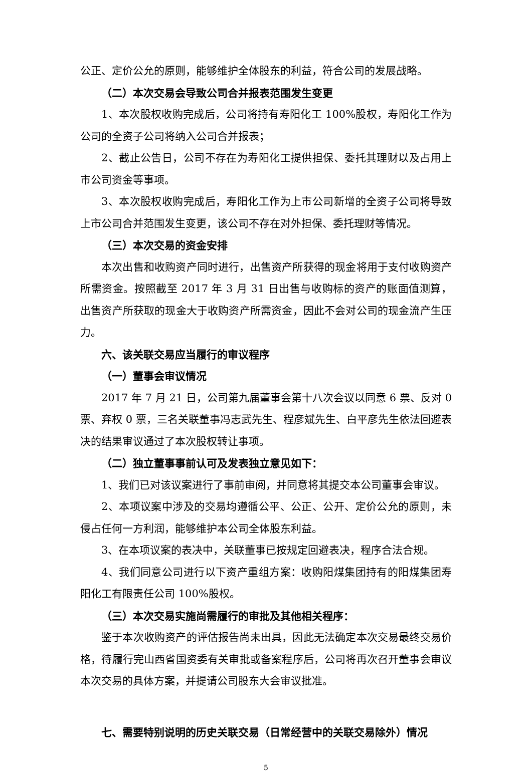公正、定价公允的原则，能够维护全体股东的利益，符合公司的发展战略。
（二）本次交易会导致公司合并报表范围发生变更
1、本次股权收购完成后，公司将持有寿阳化工 100%股权，寿阳化工作为公司的全资子公司将纳入公司合并报表；
2、截止公告日，公司不存在为寿阳化工提供担保、委托其理财以及占用上市公司资金等事项。
3、本次股权收购完成后，寿阳化工作为上市公司新增的全资子公司将导致上市公司合并范围发生变更，该公司不存在对外担保、委托理财等情况。
（三）本次交易的资金安排
本次出售和收购资产同时进行，出售资产所获得的现金将用于支付收购资产所需资金。按照截至 2017 年 3 月 31 日出售与收购标的资产的账面值测算，出售资产所获取的现金大于收购资产所需资金，因此不会对公司的现金流产生压力。
六、该关联交易应当履行的审议程序
（一）董事会审议情况
2017 年 7 月 21 日，公司第九届董事会第十八次会议以同意 6 票、反对 0 票、弃权 0 票，三名关联董事冯志武先生、程彦斌先生、白平彦先生依法回避表决的结果审议通过了本次股权转让事项。
（二）独立董事事前认可及发表独立意见如下：
1、我们已对该议案进行了事前审阅，并同意将其提交本公司董事会审议。
2、本项议案中涉及的交易均遵循公平、公正、公开、定价公允的原则，未侵占任何一方利润，能够维护本公司全体股东利益。
3、在本项议案的表决中，关联董事已按规定回避表决，程序合法合规。
4、我们同意公司进行以下资产重组方案：收购阳煤集团持有的阳煤集团寿阳化工有限责任公司 100%股权。
（三）本次交易实施尚需履行的审批及其他相关程序：
鉴于本次收购资产的评估报告尚未出具，因此无法确定本次交易最终交易价格，待履行完山西省国资委有关审批或备案程序后，公司将再次召开董事会审议本次交易的具体方案，并提请公司股东大会审议批准。
七、需要特别说明的历史关联交易（日常经营中的关联交易除外）情况
5